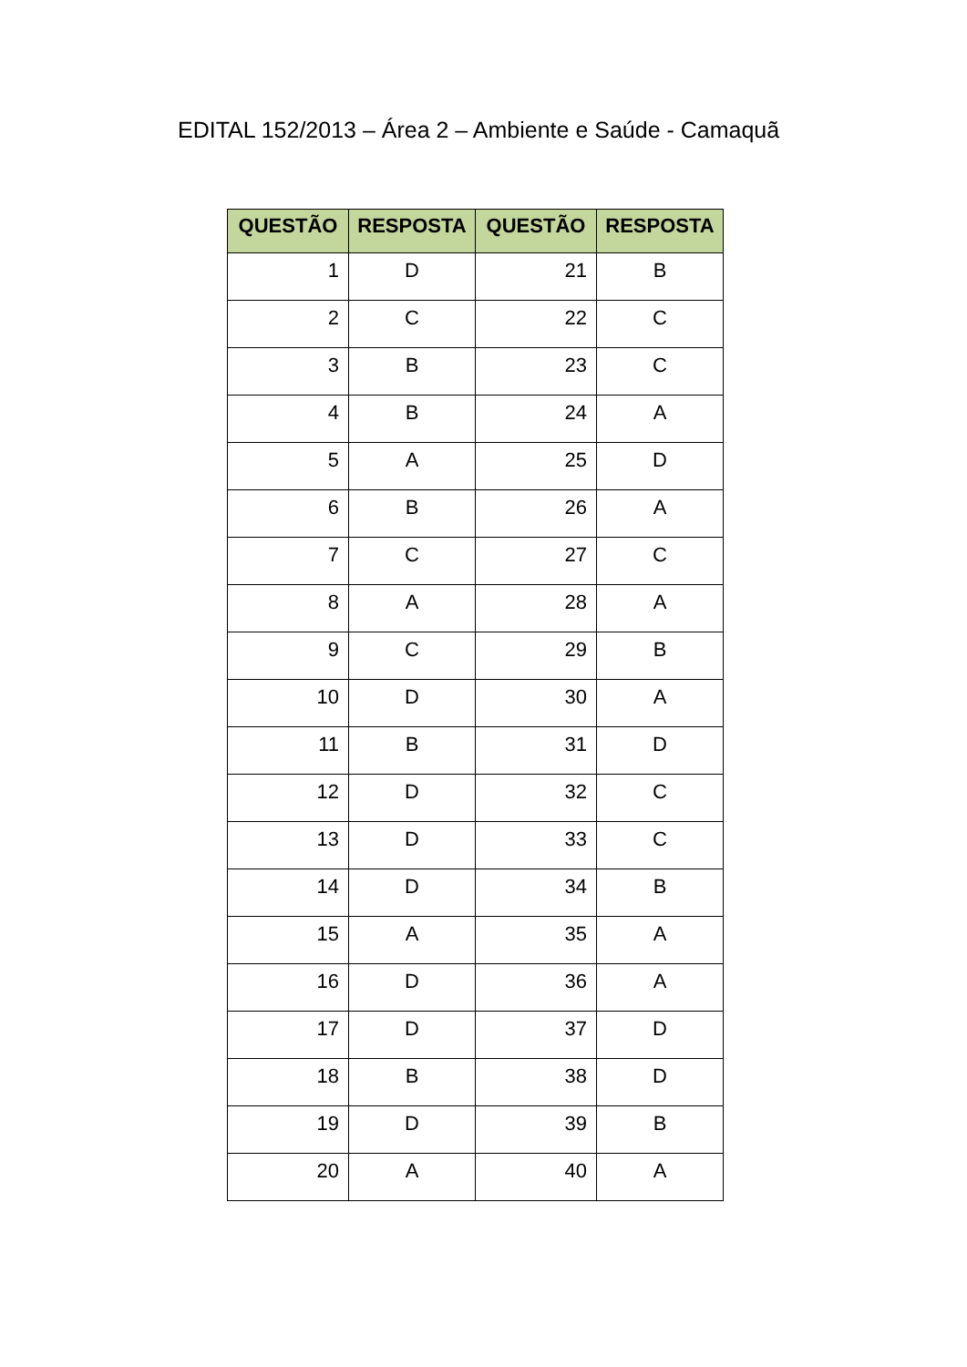EDITAL 152/2013 – Área 2 – Ambiente e Saúde - Camaquã
| QUESTÃO | RESPOSTA | QUESTÃO | RESPOSTA |
| --- | --- | --- | --- |
| 1 | D | 21 | B |
| 2 | C | 22 | C |
| 3 | B | 23 | C |
| 4 | B | 24 | A |
| 5 | A | 25 | D |
| 6 | B | 26 | A |
| 7 | C | 27 | C |
| 8 | A | 28 | A |
| 9 | C | 29 | B |
| 10 | D | 30 | A |
| 11 | B | 31 | D |
| 12 | D | 32 | C |
| 13 | D | 33 | C |
| 14 | D | 34 | B |
| 15 | A | 35 | A |
| 16 | D | 36 | A |
| 17 | D | 37 | D |
| 18 | B | 38 | D |
| 19 | D | 39 | B |
| 20 | A | 40 | A |